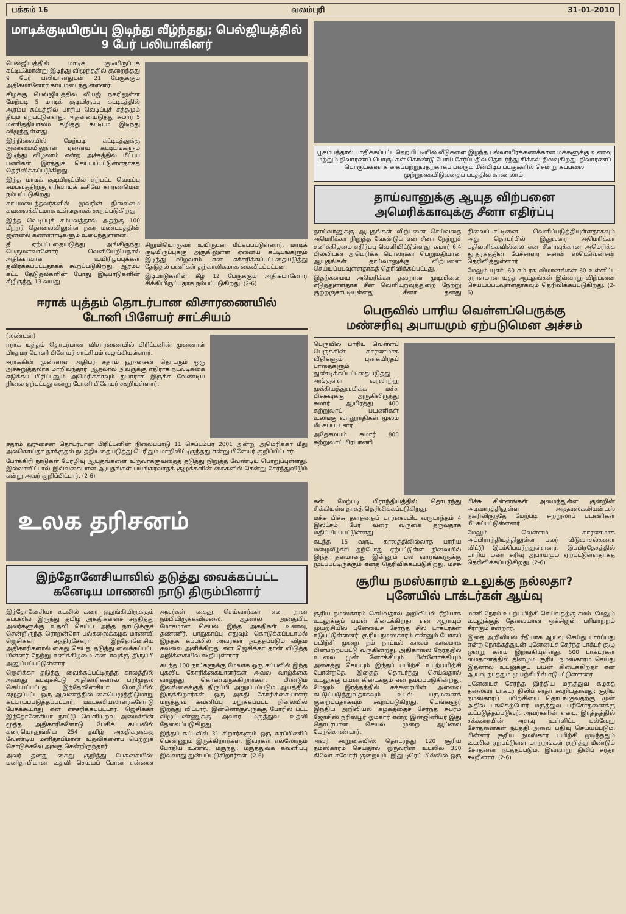பக்கம் 16 வலம்புரி 31-01-2010
மாடிக்குடியிருப்பு இடிந்து வீழ்ந்தது; பெல்ஜியத்தில் 9 பேர் பலியாகினர்
பெல்ஜியத்தில் மாடிக் குடியிருப்புக் கட்டிடமொன்று இடிந்து விழுந்ததில் குறைந்தது 9 பேர் பலியானதுடன் 21 பேருக்கும் அதிகமானோர் காயமடைந்துள்ளனர்.
கிழக்கு பெல்ஜியத்தில் லியஜ் நகரிலுள்ள மேற்படி 5 மாடிக் குடியிருப்பு கட்டிடத்தில் ஆரம்ப கட்டத்தில் பாரிய வெடிப்புச் சத்தமும் தீயும் ஏற்பட்டுள்ளது. அதனையடுத்து சுமார் 5 மணித்தியாலம் கழித்து கட்டிடம் இடிந்து விழுந்துள்ளது.
இந்நிலையில் மேற்படி கட்டிடத்துக்கு அண்மையிலுள்ள ஏனைய கட்டிடங்களும் இடிந்து விழலாம் என்ற அச்சத்தில் மீட்புப் பணிகள் இரத்துச் செய்யப்பட்டுள்ளதாகத் தெரிவிக்கப்படுகிறது.
இந்த மாடிக் குடியிருப்பில் ஏற்பட்ட வெடிப்பு சம்பவத்திற்கு எரிவாயுக் கசிவே காரணமென நம்பப்படுகிறது.
காயமடைந்தவர்களில் மூவரின் நிலைமை கவலைக்கிடமாக உள்ளதாகக் கூறப்படுகிறது.
இந்த வெடிப்புச் சம்பவத்தால் அதற்கு 100 மீற்றர் தொலைவிலுள்ள நகர மண்டபத்தின் ஜன்னல் கண்ணாடிகளும் உடைந்துள்ளன.
தீ ஏற்பட்டதையடுத்து அங்கிருந்து பெருமளவானோர் வெளியேறியதால் அதிகளவான உயிரிழப்புக்கள் தவிர்க்கப்பட்டதாகக் கூறப்படுகிறது. ஆரம்ப கட்ட தேடுதல்களின் போது இடிபாடுகளின் கீழிருந்து 13 வயது
சிறுமியொருவர் உயிருடன் மீட்கப்பட்டுள்ளார். மாடிக் குடியிருப்புக்கு அருகிலுள்ள ஏனைய கட்டிடங்களும் இடிந்து விழலாம் என எச்சரிக்கப்பட்டதையடுத்து தேடுதல் பணிகள் தற்காலிகமாக கைவிடப்பட்டன.
இடிபாடுகளின் கீழ் 12 பேருக்கும் அதிகமானோர் சிக்கியிருப்பதாக நம்பப்படுகிறது. (2-6)
ஈராக் யுத்தம் தொடர்பான விசாரணையில்
டோனி பிளேயர் சாட்சியம்
(லண்டன்)
ஈராக் யுத்தம் தொடர்பான விசாரணையில் பிரிட்டனின் முன்னாள் பிரதமர் டோனி பிளேயர் சாட்சியம் வழங்கியுள்ளார்.
ஈராக்கின் முன்னாள் அதிபர் சதாம் ஹுசைன் தொடரும் ஒரு அச்சுறுத்தலாக மாறிவந்தார். ஆதலால் அவருக்கு எதிராக நடவடிக்கை எடுக்கப் பிரிட்டனும் அமெரிக்காவும் தயாராக இருக்க வேண்டிய நிலை ஏற்பட்டது என்று டோனி பிளேயர் கூறியுள்ளார்.
சதாம் ஹுசைன் தொடர்பான பிரிட்டனின் நிலைப்பாடு 11 செப்டம்பர் 2001 அன்று அமெரிக்கா மீது அல்கொய்தா தாக்குதல் நடத்தியதையடுத்து பெரிதும் மாறிவிட்டிருந்தது என்று பிளேயர் குறிப்பிட்டார்.
போக்கிரி நாடுகள் பேரழிவு ஆயுதங்களை உருவாக்குவதைத் தடுத்து நிறுத்த வேண்டிய பொறுப்புள்ளது. இல்லாவிட்டால் இவ்வகையான ஆயுதங்கள் பயங்கரவாதக் குழுக்களின் கைகளில் சென்று சேர்ந்துவிடும் என்று அவர் குறிப்பிட்டார். (2-6)
உலக தரிசனம்
இந்தோனேசியாவில் தடுத்து வைக்கப்பட்ட
கனேடிய மாணவி நாடு திரும்பினார்
இந்தோனேசியா கடலில் கரை ஒதுங்கியிருக்கும் கப்பலில் இருந்து தமிழ் அகதிகளைச் சந்தித்து அவர்களுக்கு உதவி செய்ய அந்த நாட்டுக்குச் சென்றிருந்த ரொறன்ரோ பல்கலைக்கழக மாணவி ஜெசிக்கா சந்திரசேகரா இந்தோனேசிய அதிகாரிகளால் கைது செய்து தடுத்து வைக்கப்பட்ட பின்னர் நேற்று சனிக்கிழமை கனடாவுக்கு திருப்பி அனுப்பப்பட்டுள்ளார்.
ஜெசிக்கா தடுத்து வைக்கப்பட்டிருந்த காலத்தில் அவரது கடவுச்சீட்டு அதிகாரிகளால் பறிமுதல் செய்யப்பட்டது. இந்தோனேசியா மொழியில் எழுதப்பட்ட ஒரு ஆவணத்தில் கையெழுத்திடுமாறு கட்டாயப்படுத்தப்பட்டார். ஊடகவியலாளர்களோடு பேசக்கூடாது என எச்சரிக்கப்பட்டார். ஜெசிக்கா இந்தோனேசியா நாட்டு வெளியுறவு அமைச்சின் மூத்த அதிகாரிகளோடு பேசிக் கப்பலில் கரையொதுங்கிய 254 தமிழ் அகதிகளுக்கு வேண்டிய மனிதாபிமான உதவிகளைப் பெற்றுக் கொடுக்கவே அங்கு சென்றிருந்தார்.
அவர் தனது கைது குறித்து பேசுகையில்: மனிதாபிமான உதவி செய்யப் போன என்னை அவர்கள் கைது செய்வார்கள் என நான் நம்பியிருக்கவில்லை. ஆனால் அதைவிட மோசமான செயல் இந்த அகதிகள் உணவு, தண்ணீர், பாதுகாப்பு எதுவும் கொடுக்கப்படாமல் இந்தக் கப்பலில் அவர்கள் நடத்தப்படும் விதம் கவலை அளிக்கிறது என ஜெசிக்கா தான் விடுத்த அறிக்கையில் கூறியுள்ளார்.
கடந்த 100 நாட்களுக்கு மேலாக ஒரு கப்பலில் இந்த புகலிட கோரிக்கையாளர்கள் அவல வாழ்க்கை வாழ்ந்து கொண்டிருக்கிறார்கள். மீண்டும் இலங்கைக்குத் திருப்பி அனுப்பப்படும் ஆபத்தில் இருக்கிறார்கள். ஒரு அகதி கோரிக்கையாளர் மருத்துவ கவனிப்பு மறுக்கப்பட்ட நிலையில் இறந்து விட்டார். இன்னொருவருக்கு போரில் பட்ட விழுப்புண்ணுக்கு அவசர மருத்துவ உதவி தேவைப்படுகிறது.
இந்தப் கப்பலில் 31 சிறார்களும் ஒரு கர்ப்பிணிப் பெண்ணும் இருக்கிறார்கள். இவர்கள் எல்லோரும் போதிய உணவு, மருந்து, மருத்துவக் கவனிப்பு இல்லாது துன்பப்படுகிறார்கள். (2-6)
பூகம்பத்தால் பாதிக்கப்பட்ட ஹெயிட்டியில் வீடுகளை இழந்த பல்லாயிரக்கணக்கான மக்களுக்கு உணவு மற்றும் நிவாரணப் பொருட்கள் கொண்டு போய் சேர்ப்பதில் தொடர்ந்து சிக்கல் நிலவுகிறது. நிவாரணப் பொருட்களைக் கைப்பற்றுவதற்காகப் பலரும் மீன்பிடிப் படகுகளில் சென்று கப்பலை முற்றுகையிடுவதைப் படத்தில் காணலாம்.
தாய்வானுக்கு ஆயுத விற்பனை
அமெரிக்காவுக்கு சீனா எதிர்ப்பு
தாய்வானுக்கு ஆயுதங்கள் விற்பனை செய்வதை அமெரிக்கா நிறுத்த வேண்டும் என சீனா நேற்றுச் சனிக்கிழமை எதிர்ப்பு வெளியிட்டுள்ளது. சுமார் 6.4 பில்லியன் அமெரிக்க டொலர்கள் பெறுமதியான ஆயுதங்கள் தாய்வானுக்கு விற்பனை செய்யப்படவுள்ளதாகத் தெரிவிக்கப்பட்டது.
இதற்கமைய அமெரிக்கா தவறான முடிவினை எடுத்துள்ளதாக சீன வெளியுறவுத்துறை நேற்று குற்றஞ்சாட்டியுள்ளது. சீனா தனது நிலைப்பாட்டினை வெளிப்படுத்தியுள்ளதாகவும் அது தொடர்பில் இதுவரை அமெரிக்கா பதிலளிக்கவில்லை என சீனாவுக்கான அமெரிக்க தூதரகத்தின் பேச்சாளர் சுசான் ஸ்டெவென்சன் தெரிவித்துள்ளார்.
மேலும் யுஎச். 60 எம் ரக விமானங்கள் 60 உள்ளிட்ட ஏராளமான யுத்த ஆயுதங்கள் இவ்வாறு விற்பனை செய்யப்படவுள்ளதாகவும் தெரிவிக்கப்படுகிறது. (2-6)
பெருவில் பாரிய வெள்ளப்பெருக்கு
மண்சரிவு அபாயமும் ஏற்படுமென அச்சம்
பெருவில் பாரிய வெள்ளப் பெருக்கின் காரணமாக வீதிகளும் புகையிரதப் பாதைகளும் துண்டிக்கப்பட்டதையடுத்து அங்குள்ள வரலாற்று முக்கியத்துவமிக்க மச்சு பிச்சுவுக்கு அருகிலிருந்து சுமார் ஆயிரத்து 400 சுற்றுலாப் பயணிகள் உலங்கு வானூர்திகள் மூலம் மீட்கப்பட்டனர்.
அதேசமயம் சுமார் 800 சுற்றுலாப் பிரயாணி
கள் மேற்படி பிராந்தியத்தில் தொடர்ந்து சிக்கியுள்ளதாகத் தெரிவிக்கப்படுகிறது.
மச்சு பிச்சு தளத்தைப் பார்வையிட வருடாந்தம் 4 இலட்சம் பேர் வரை வருகை தருவதாக மதிப்பிடப்பட்டுள்ளது.
கடந்த 15 வருட காலத்திலில்லாத பாரிய மழைவீழ்ச்சி தற்போது ஏற்பட்டுள்ள நிலையில் இந்த தளமானது இன்னும் பல வாரங்களுக்கு மூடப்பட்டிருக்கும் எனத் தெரிவிக்கப்படுகிறது. மச்சு பிச்சு சின்னங்கள் அமைந்துள்ள குன்றின் அடிவாரத்திலுள்ள அகுவஸ்கலியன்டஸ் நகரிலிருந்தே மேற்படி சுற்றுலாப் பயணிகள் மீட்கப்பட்டுள்ளனர்.
மேலும் வெள்ளம் காரணமாக அப்பிராந்தியத்திலுள்ள பலர் வீடுவாசல்களை விட்டு இடம்பெயர்ந்துள்ளனர். இப்பிரதேசத்தில் பாரிய மண் சரிவு அபாயமும் ஏற்பட்டுள்ளதாகத் தெரிவிக்கப்படுகிறது. (2-6)
சூரிய நமஸ்காரம் உடலுக்கு நல்லதா?
புனேயில் டாக்டர்கள் ஆய்வு
சூரிய நமஸ்காரம் செய்வதால் அறிவியல் ரீதியாக உடலுக்குப் பயன் கிடைக்கிறதா என ஆராயும் முயற்சியில் புனேயைச் சேர்ந்த சில டாக்டர்கள் ஈடுபட்டுள்ளனர். சூரிய நமஸ்காரம் என்னும் யோகப் பயிற்சி முறை நம் நாட்டில் காலம் காலமாக பின்பற்றப்பட்டு வருகின்றது. அதிகாலை நேரத்தில் உடலை முன் னோக்கியும் பின்னோக்கியும் அசைத்து செய்யும் இந்தப் பயிற்சி உடற்பயிற்சி போன்றதே. இதைத் தொடர்ந்து செய்வதால் உடலுக்கு பயன் கிடைக்கும் என நம்பப்படுகின்றது. மேலும் இரத்தத்தில் சக்கரையின் அளவை கட்டுப்படுத்துவதாகவும் உடல் பருமனைக் குறைப்பதாகவும் கூறப்படுகிறது. பெங்களூர் இந்திய அறிவியல் கழகத்தைச் சேர்ந்த சுப்ரம ஜோசிஸ் நரிஸ்பூர் ஓம்கார் என்ற இன்ஜினியர் இது தொடர்பான செயல் முறை ஆய்வை மேற்கொண்டார்.
அவர் கூறுகையில்; தொடர்ந்து 120 சூரிய நமஸ்காரம் செய்தால் ஒருவரின் உடலில் 350 கிலோ கலோரி குறையும். இது டிரெட் மில்லில் ஒரு மணி நேரம் உடற்பயிற்சி செய்வதற்கு சமம். மேலும் உடலுக்குத் தேவையான ஒக்சிஜன் பரிமாற்றம் சீராகும் என்றார்.
இதை அறிவியல் ரீதியாக ஆய்வு செய்து பார்ப்பது என்ற நோக்கத்துடன் புனேயைச் சேர்ந்த டாக்டர் குழு ஒன்று களம் இறங்கியுள்ளது. 500 டாக்டர்கள் மைதானத்தில் தினமும் சூரிய நமஸ்காரம் செய்து இதனால் உடலுக்குப் பயன் கிடைக்கிறதா என ஆய்வு நடத்தும் முயற்சியில் ஈடுபட்டுள்ளனர்.
புனேயைச் சேர்ந்த இந்திய மருத்துவ கழகத் தலைவர் டாக்டர் திலிப் சர்தா கூறியதாவது; சூரிய நமஸ்காரப் பயிற்சியை தொடங்குவதற்கு முன் அதில் பங்கேற்போர் மருத்துவ பரிசோதனைக்கு உட்படுத்தப்படுவர். அவர்களின் எடை, இரத்தத்தில் சக்கரையின் அளவு உள்ளிட்ட பல்வேறு சோதனைகள் நடத்தி அவை பதிவு செய்யப்படும். பின்னர் சூரிய நமஸ்கார பயிற்சி முடிந்ததும் உடலில் ஏற்பட்டுள்ள மாற்றங்கள் குறித்து மீண்டும் சோதனை நடத்தப்படும். இவ்வாறு திலிப் சர்தா கூறினார். (2-6)